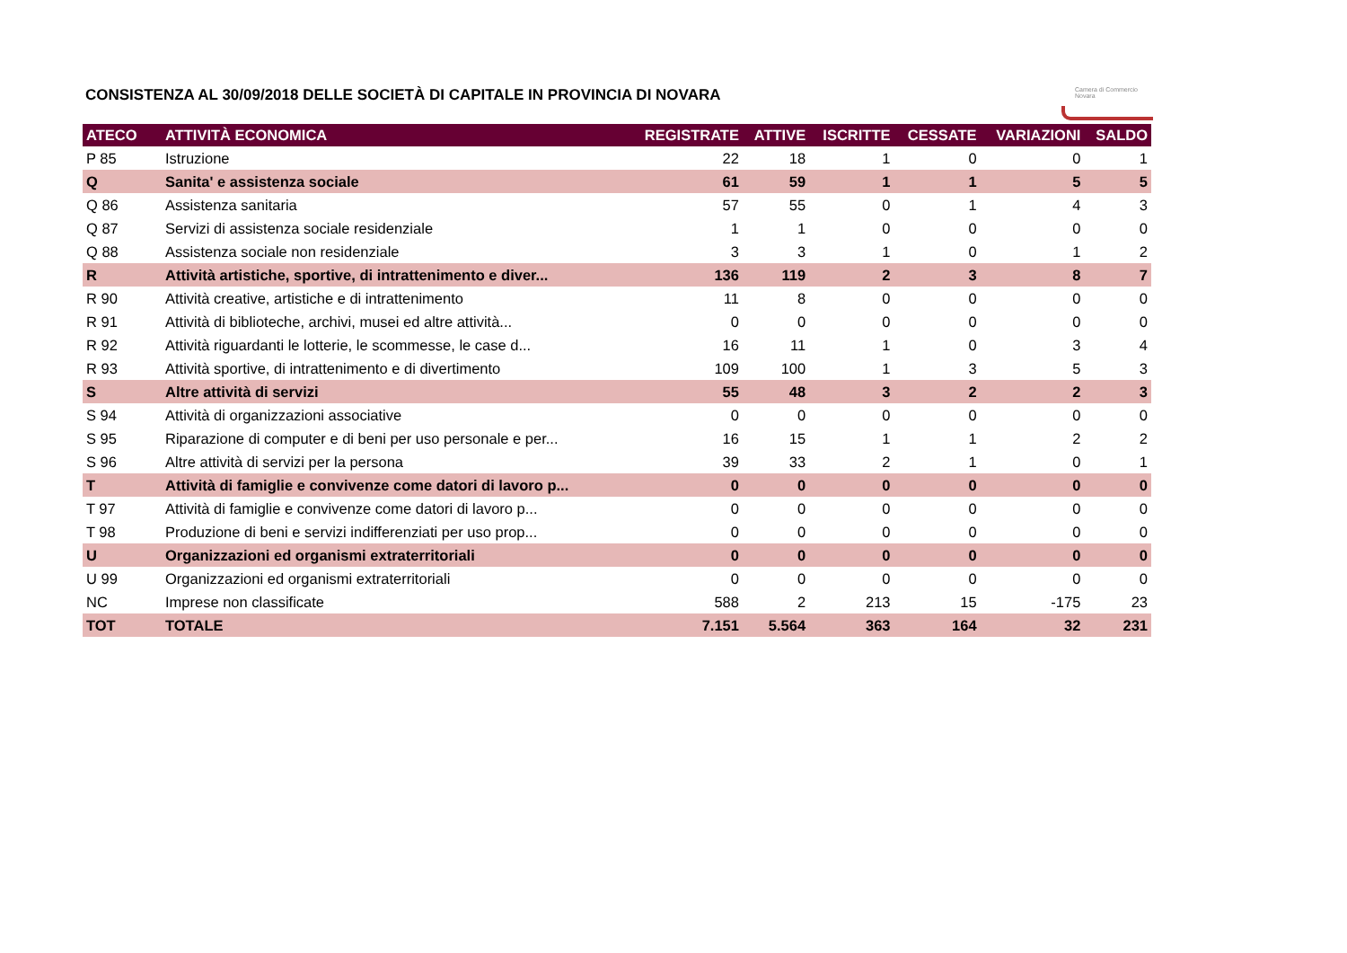CONSISTENZA AL 30/09/2018 DELLE SOCIETÀ DI CAPITALE IN PROVINCIA DI NOVARA
Camera di Commercio
Novara
| ATECO | ATTIVITÀ ECONOMICA | REGISTRATE | ATTIVE | ISCRITTE | CESSATE | VARIAZIONI | SALDO |
| --- | --- | --- | --- | --- | --- | --- | --- |
| P 85 | Istruzione | 22 | 18 | 1 | 0 | 0 | 1 |
| Q | Sanita' e assistenza sociale | 61 | 59 | 1 | 1 | 5 | 5 |
| Q 86 | Assistenza sanitaria | 57 | 55 | 0 | 1 | 4 | 3 |
| Q 87 | Servizi di assistenza sociale residenziale | 1 | 1 | 0 | 0 | 0 | 0 |
| Q 88 | Assistenza sociale non residenziale | 3 | 3 | 1 | 0 | 1 | 2 |
| R | Attività artistiche, sportive, di intrattenimento e diver... | 136 | 119 | 2 | 3 | 8 | 7 |
| R 90 | Attività creative, artistiche e di intrattenimento | 11 | 8 | 0 | 0 | 0 | 0 |
| R 91 | Attività di biblioteche, archivi, musei ed altre attività... | 0 | 0 | 0 | 0 | 0 | 0 |
| R 92 | Attività riguardanti le lotterie, le scommesse, le case d... | 16 | 11 | 1 | 0 | 3 | 4 |
| R 93 | Attività sportive, di intrattenimento e di divertimento | 109 | 100 | 1 | 3 | 5 | 3 |
| S | Altre attività di servizi | 55 | 48 | 3 | 2 | 2 | 3 |
| S 94 | Attività di organizzazioni associative | 0 | 0 | 0 | 0 | 0 | 0 |
| S 95 | Riparazione di computer e di beni per uso personale e per... | 16 | 15 | 1 | 1 | 2 | 2 |
| S 96 | Altre attività di servizi per la persona | 39 | 33 | 2 | 1 | 0 | 1 |
| T | Attività di famiglie e convivenze come datori di lavoro p... | 0 | 0 | 0 | 0 | 0 | 0 |
| T 97 | Attività di famiglie e convivenze come datori di lavoro p... | 0 | 0 | 0 | 0 | 0 | 0 |
| T 98 | Produzione di beni e servizi indifferenziati per uso prop... | 0 | 0 | 0 | 0 | 0 | 0 |
| U | Organizzazioni ed organismi extraterritoriali | 0 | 0 | 0 | 0 | 0 | 0 |
| U 99 | Organizzazioni ed organismi extraterritoriali | 0 | 0 | 0 | 0 | 0 | 0 |
| NC | Imprese non classificate | 588 | 2 | 213 | 15 | -175 | 23 |
| TOT | TOTALE | 7.151 | 5.564 | 363 | 164 | 32 | 231 |